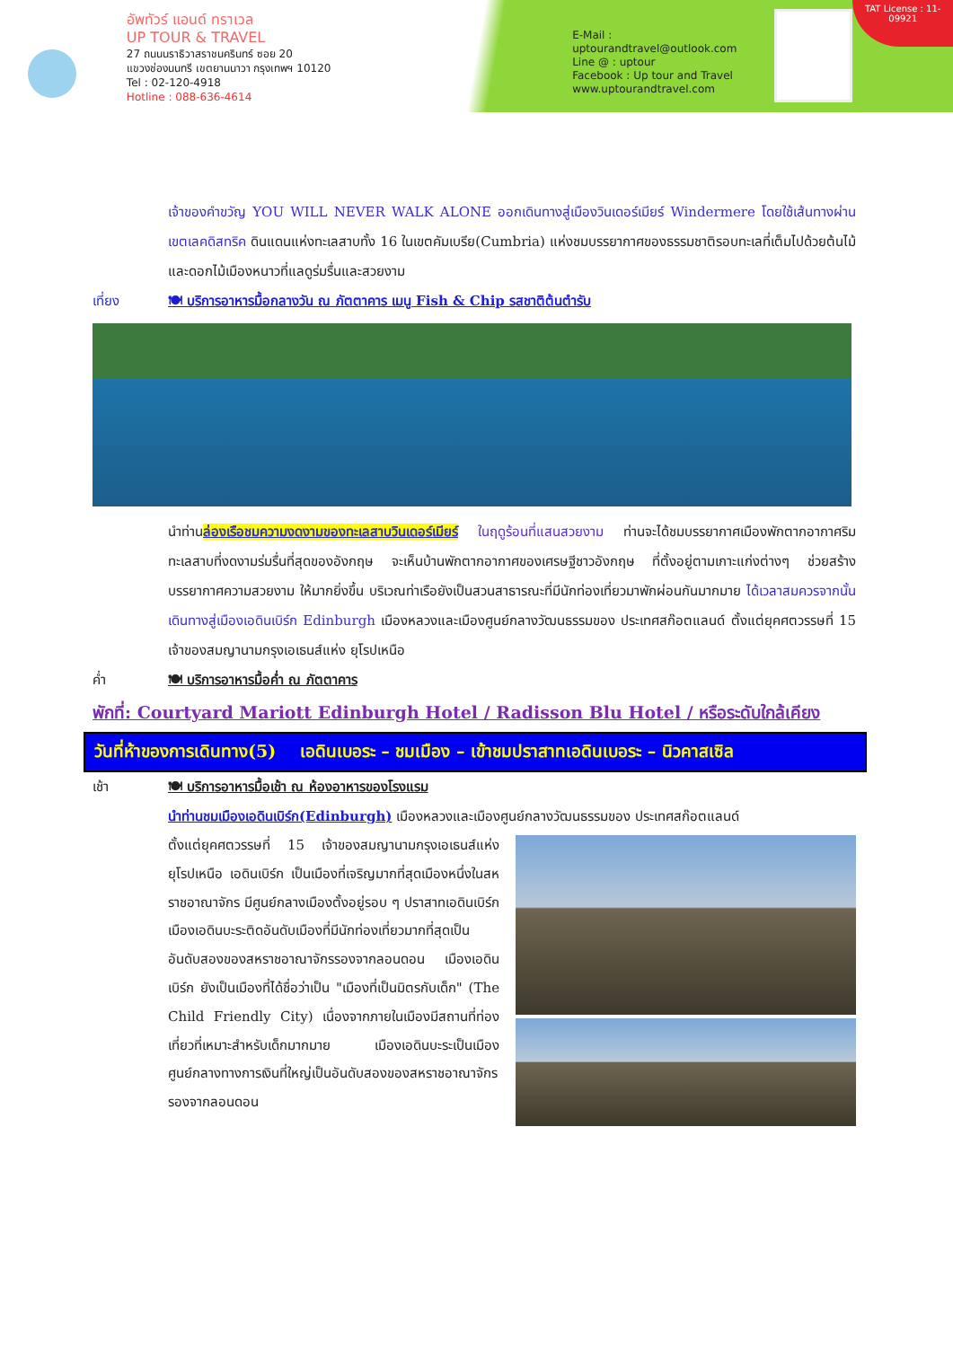อัพทัวร์ แอนด์ ทราเวล
UP TOUR & TRAVEL
27 ถนนนราธิวาสราชนครินทร์ ซอย 20
แขวงช่องนนทรี เขตยานนาวา กรุงเทพฯ 10120
Tel : 02-120-4918
Hotline : 088-636-4614
E-Mail : uptourandtravel@outlook.com
Line @ : uptour
Facebook : Up tour and Travel
www.uptourandtravel.com
TAT License : 11-09921
เจ้าของคำขวัญ YOU WILL NEVER WALK ALONE ออกเดินทางสู่เมืองวินเดอร์เมียร์ Windermere โดยใช้เส้นทางผ่านเขตเลคดิสทริค ดินแดนแห่งทะเลสาบทั้ง 16 ในเขตคัมเบรีย(Cumbria) แห่งชมบรรยากาศของธรรมชาติรอบทะเลที่เต็มไปด้วยต้นไม้ และดอกไม้เมืองหนาวที่แลดูร่มรื่นและสวยงาม
เที่ยง 🍽 บริการอาหารมื้อกลางวัน ณ ภัตตาคาร เมนู Fish & Chip รสชาติต้นตำรับ
นำท่านล่องเรือชมความงดงามของทะเลสาบวินเดอร์เมียร์ ในฤดูร้อนที่แสนสวยงาม ท่านจะได้ชมบรรยากาศเมืองพักตากอากาศริมทะเลสาบที่งดงามร่มรื่นที่สุดของอังกฤษ จะเห็นบ้านพักตากอากาศของเศรษฐีชาวอังกฤษ ที่ตั้งอยู่ตามเกาะแก่งต่างๆ ช่วยสร้างบรรยากาศความสวยงาม ให้มากยิ่งขึ้น บริเวณท่าเรือยังเป็นสวนสาธารณะที่มีนักท่องเที่ยวมาพักผ่อนกันมากมาย ได้เวลาสมควรจากนั้นเดินทางสู่เมืองเอดินเบิร์ก Edinburgh เมืองหลวงและเมืองศูนย์กลางวัฒนธรรมของ ประเทศสก๊อตแลนด์ ตั้งแต่ยุคศตวรรษที่ 15 เจ้าของสมญานามกรุงเอเธนส์แห่ง ยุโรปเหนือ
ค่ำ 🍽 บริการอาหารมื้อค่ำ ณ ภัตตาคาร
พักที่: Courtyard Mariott Edinburgh Hotel / Radisson Blu Hotel / หรือระดับใกล้เคียง
วันที่ห้าของการเดินทาง(5) เอดินเบอระ – ชมเมือง – เข้าชมปราสาทเอดินเบอระ – นิวคาสเซิล
เช้า 🍽 บริการอาหารมื้อเช้า ณ ห้องอาหารของโรงแรม
นำท่านชมเมืองเอดินเบิร์ก(Edinburgh) เมืองหลวงและเมืองศูนย์กลางวัฒนธรรมของ ประเทศสก๊อตแลนด์
ตั้งแต่ยุคศตวรรษที่ 15 เจ้าของสมญานามกรุงเอเธนส์แห่งยุโรปเหนือ เอดินเบิร์ก เป็นเมืองที่เจริญมากที่สุดเมืองหนึ่งในสหราชอาณาจักร มีศูนย์กลางเมืองตั้งอยู่รอบ ๆ ปราสาทเอดินเบิร์ก เมืองเอดินบะระติดอันดับเมืองที่มีนักท่องเที่ยวมากที่สุดเป็นอันดับสองของสหราชอาณาจักรรองจากลอนดอน เมืองเอดินเบิร์ก ยังเป็นเมืองที่ได้ชื่อว่าเป็น "เมืองที่เป็นมิตรกับเด็ก" (The Child Friendly City) เนื่องจากภายในเมืองมีสถานที่ท่องเที่ยวที่เหมาะสำหรับเด็กมากมาย เมืองเอดินบะระเป็นเมืองศูนย์กลางทางการเงินที่ใหญ่เป็นอันดับสองของสหราชอาณาจักรรองจากลอนดอน